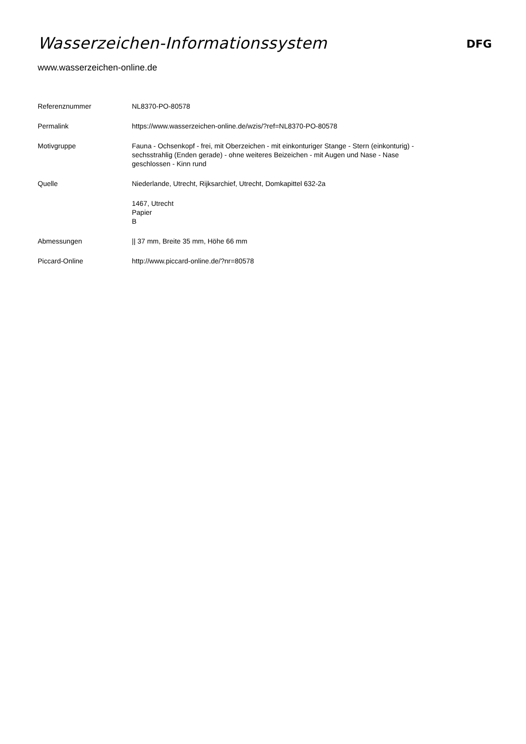Wasserzeichen-Informationssystem
DFG
www.wasserzeichen-online.de
| Referenznummer | NL8370-PO-80578 |
| Permalink | https://www.wasserzeichen-online.de/wzis/?ref=NL8370-PO-80578 |
| Motivgruppe | Fauna - Ochsenkopf - frei, mit Oberzeichen - mit einkonturiger Stange - Stern (einkonturig) - sechsstrahlig (Enden gerade) - ohne weiteres Beizeichen - mit Augen und Nase - Nase geschlossen - Kinn rund |
| Quelle | Niederlande, Utrecht, Rijksarchief, Utrecht, Domkapittel 632-2a |
| | 1467, Utrecht Papier B |
| Abmessungen | // 37 mm, Breite 35 mm, Höhe 66 mm |
| Piccard-Online | http://www.piccard-online.de/?nr=80578 |